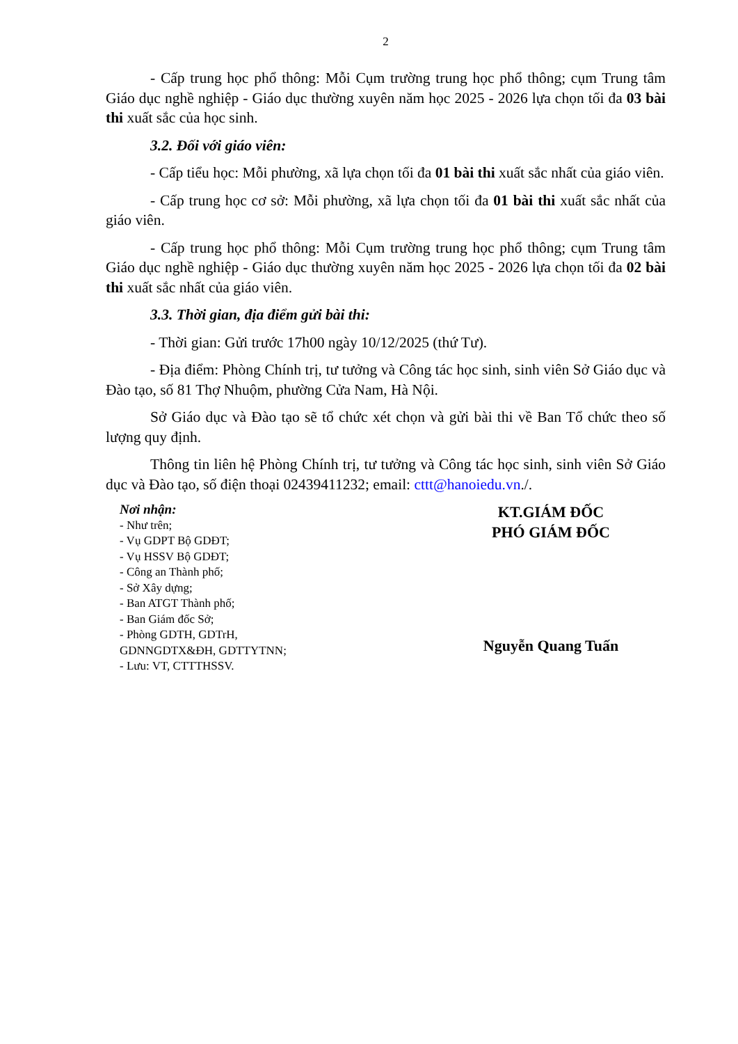2
- Cấp trung học phổ thông: Mỗi Cụm trường trung học phổ thông; cụm Trung tâm Giáo dục nghề nghiệp - Giáo dục thường xuyên năm học 2025 - 2026 lựa chọn tối đa 03 bài thi xuất sắc của học sinh.
3.2. Đối với giáo viên:
- Cấp tiểu học: Mỗi phường, xã lựa chọn tối đa 01 bài thi xuất sắc nhất của giáo viên.
- Cấp trung học cơ sở: Mỗi phường, xã lựa chọn tối đa 01 bài thi xuất sắc nhất của giáo viên.
- Cấp trung học phổ thông: Mỗi Cụm trường trung học phổ thông; cụm Trung tâm Giáo dục nghề nghiệp - Giáo dục thường xuyên năm học 2025 - 2026 lựa chọn tối đa 02 bài thi xuất sắc nhất của giáo viên.
3.3. Thời gian, địa điểm gửi bài thi:
- Thời gian: Gửi trước 17h00 ngày 10/12/2025 (thứ Tư).
- Địa điểm: Phòng Chính trị, tư tưởng và Công tác học sinh, sinh viên Sở Giáo dục và Đào tạo, số 81 Thợ Nhuộm, phường Cửa Nam, Hà Nội.
Sở Giáo dục và Đào tạo sẽ tổ chức xét chọn và gửi bài thi về Ban Tổ chức theo số lượng quy định.
Thông tin liên hệ Phòng Chính trị, tư tưởng và Công tác học sinh, sinh viên Sở Giáo dục và Đào tạo, số điện thoại 02439411232; email: cttt@hanoiedu.vn./.
Nơi nhận:
- Như trên;
- Vụ GDPT Bộ GDĐT;
- Vụ HSSV Bộ GDĐT;
- Công an Thành phố;
- Sở Xây dựng;
- Ban ATGT Thành phố;
- Ban Giám đốc Sở;
- Phòng GDTH, GDTrH, GDNNGDTX&ĐH, GDTTYTNN;
- Lưu: VT, CTTTHSSV.
KT.GIÁM ĐỐC
PHÓ GIÁM ĐỐC
Nguyễn Quang Tuấn